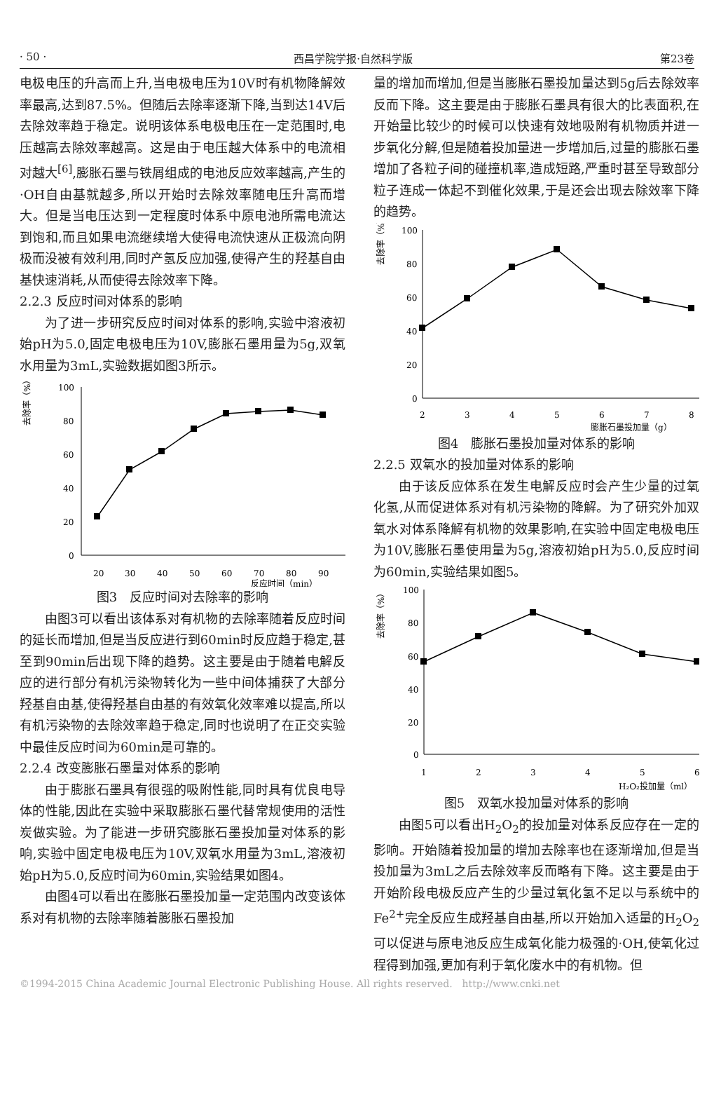· 50 · 西昌学院学报·自然科学版 第23卷
电极电压的升高而上升,当电极电压为10V时有机物降解效率最高,达到87.5%。但随后去除率逐渐下降,当到达14V后去除效率趋于稳定。说明该体系电极电压在一定范围时,电压越高去除效率越高。这是由于电压越大体系中的电流相对越大<sup>[6]</sup>,膨胀石墨与铁屑组成的电池反应效率越高,产生的·OH自由基就越多,所以开始时去除效率随电压升高而增大。但是当电压达到一定程度时体系中原电池所需电流达到饱和,而且如果电流继续增大使得电流快速从正极流向阴极而没被有效利用,同时产氢反应加强,使得产生的羟基自由基快速消耗,从而使得去除效率下降。
2.2.3 反应时间对体系的影响
为了进一步研究反应时间对体系的影响,实验中溶液初始pH为5.0,固定电极电压为10V,膨胀石墨用量为5g,双氧水用量为3mL,实验数据如图3所示。
去除率（%）
100
80
60
40
20
0
20
30
40
50
60
70
80
90
反应时间（min）
图3　反应时间对去除率的影响
由图3可以看出该体系对有机物的去除率随着反应时间的延长而增加,但是当反应进行到60min时反应趋于稳定,甚至到90min后出现下降的趋势。这主要是由于随着电解反应的进行部分有机污染物转化为一些中间体捕获了大部分羟基自由基,使得羟基自由基的有效氧化效率难以提高,所以有机污染物的去除效率趋于稳定,同时也说明了在正交实验中最佳反应时间为60min是可靠的。
2.2.4 改变膨胀石墨量对体系的影响
由于膨胀石墨具有很强的吸附性能,同时具有优良电导体的性能,因此在实验中采取膨胀石墨代替常规使用的活性炭做实验。为了能进一步研究膨胀石墨投加量对体系的影响,实验中固定电极电压为10V,双氧水用量为3mL,溶液初始pH为5.0,反应时间为60min,实验结果如图4。
由图4可以看出在膨胀石墨投加量一定范围内改变该体系对有机物的去除率随着膨胀石墨投加
量的增加而增加,但是当膨胀石墨投加量达到5g后去除效率反而下降。这主要是由于膨胀石墨具有很大的比表面积,在开始量比较少的时候可以快速有效地吸附有机物质并进一步氧化分解,但是随着投加量进一步增加后,过量的膨胀石墨增加了各粒子间的碰撞机率,造成短路,严重时甚至导致部分粒子连成一体起不到催化效果,于是还会出现去除效率下降的趋势。
去除率（%）
100
80
60
40
20
0
2
3
4
5
6
7
8
膨胀石墨投加量（g）
图4　膨胀石墨投加量对体系的影响
2.2.5 双氧水的投加量对体系的影响
由于该反应体系在发生电解反应时会产生少量的过氧化氢,从而促进体系对有机污染物的降解。为了研究外加双氧水对体系降解有机物的效果影响,在实验中固定电极电压为10V,膨胀石墨使用量为5g,溶液初始pH为5.0,反应时间为60min,实验结果如图5。
去除率（%）
100
80
60
40
20
0
1
2
3
4
5
6
H₂O₂投加量（ml）
图5　双氧水投加量对体系的影响
由图5可以看出H<sub>2</sub>O<sub>2</sub>的投加量对体系反应存在一定的影响。开始随着投加量的增加去除率也在逐渐增加,但是当投加量为3mL之后去除效率反而略有下降。这主要是由于开始阶段电极反应产生的少量过氧化氢不足以与系统中的Fe<sup>2+</sup>完全反应生成羟基自由基,所以开始加入适量的H<sub>2</sub>O<sub>2</sub>可以促进与原电池反应生成氧化能力极强的·OH,使氧化过程得到加强,更加有利于氧化废水中的有机物。但
©1994-2015 China Academic Journal Electronic Publishing House. All rights reserved.　http://www.cnki.net